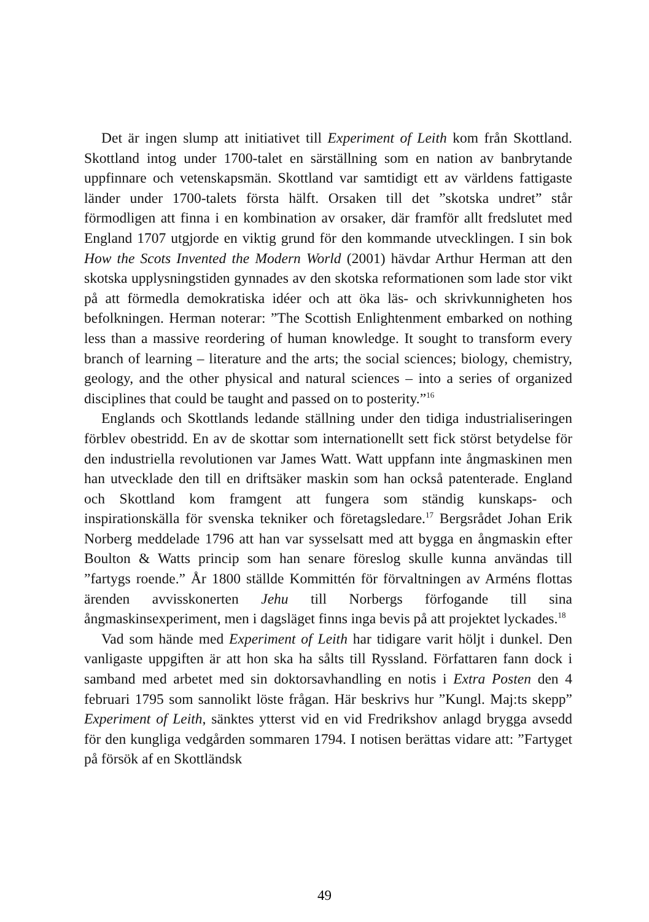Det är ingen slump att initiativet till Experiment of Leith kom från Skottland. Skottland intog under 1700-talet en särställning som en nation av banbrytande uppfinnare och vetenskapsmän. Skottland var samtidigt ett av världens fattigaste länder under 1700-talets första hälft. Orsaken till det ”skotska undret” står förmodligen att finna i en kombination av orsaker, där framför allt fredslutet med England 1707 utgjorde en viktig grund för den kommande utvecklingen. I sin bok How the Scots Invented the Modern World (2001) hävdar Arthur Herman att den skotska upplysningstiden gynnades av den skotska reformationen som lade stor vikt på att förmedla demokratiska idéer och att öka läs- och skrivkunnigheten hos befolkningen. Herman noterar: ”The Scottish Enlightenment embarked on nothing less than a massive reordering of human knowledge. It sought to transform every branch of learning – literature and the arts; the social sciences; biology, chemistry, geology, and the other physical and natural sciences – into a series of organized disciplines that could be taught and passed on to posterity.”<sup>16</sup>
Englands och Skottlands ledande ställning under den tidiga industrialiseringen förblev obestridd. En av de skottar som internationellt sett fick störst betydelse för den industriella revolutionen var James Watt. Watt uppfann inte ångmaskinen men han utvecklade den till en driftsäker maskin som han också patenterade. England och Skottland kom framgent att fungera som ständig kunskaps- och inspirationskälla för svenska tekniker och företagsledare.<sup>17</sup> Bergsrådet Johan Erik Norberg meddelade 1796 att han var sysselsatt med att bygga en ångmaskin efter Boulton & Watts princip som han senare föreslog skulle kunna användas till ”fartygs roende.” År 1800 ställde Kommittén för förvaltningen av Arméns flottas ärenden avvisskonerten Jehu till Norbergs förfogande till sina ångmaskinsexperiment, men i dagsläget finns inga bevis på att projektet lyckades.<sup>18</sup>
Vad som hände med Experiment of Leith har tidigare varit höljt i dunkel. Den vanligaste uppgiften är att hon ska ha sålts till Ryssland. Författaren fann dock i samband med arbetet med sin doktorsavhandling en notis i Extra Posten den 4 februari 1795 som sannolikt löste frågan. Här beskrivs hur ”Kungl. Maj:ts skepp” Experiment of Leith, sänktes ytterst vid en vid Fredrikshov anlagd brygga avsedd för den kungliga vedgården sommaren 1794. I notisen berättas vidare att: ”Fartyget på försök af en Skottländsk
49